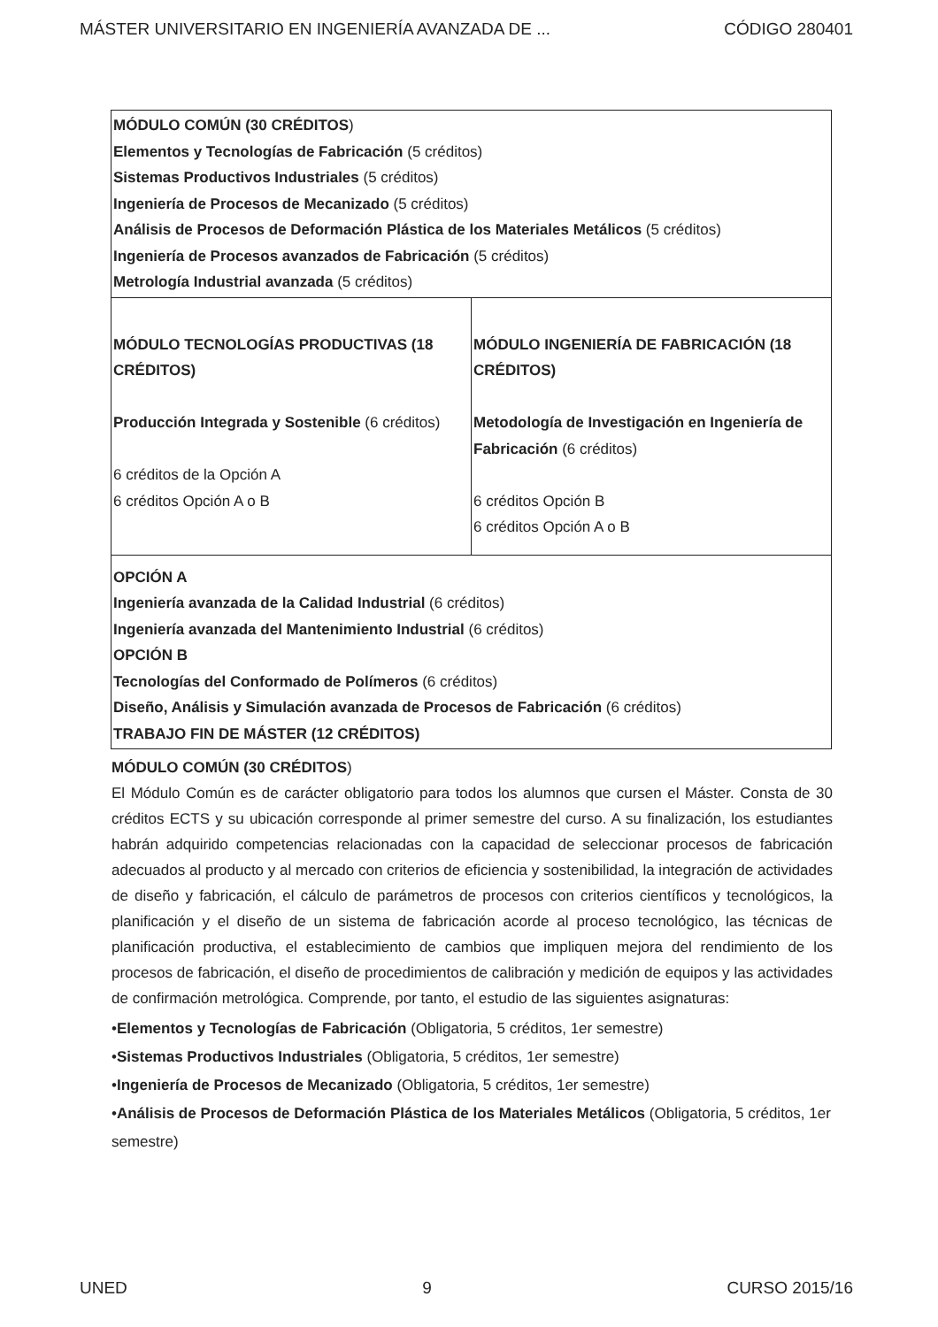MÁSTER UNIVERSITARIO EN INGENIERÍA AVANZADA DE ... CÓDIGO 280401
| MÓDULO COMÚN (30 CRÉDITOS ) Elementos y Tecnologías de Fabricación (5 créditos) Sistemas Productivos Industriales (5 créditos) Ingeniería de Procesos de Mecanizado (5 créditos) Análisis de Procesos de Deformación Plástica de los Materiales Metálicos (5 créditos) Ingeniería de Procesos avanzados de Fabricación (5 créditos) Metrología Industrial avanzada (5 créditos) | |
| MÓDULO TECNOLOGÍAS PRODUCTIVAS (18 CRÉDITOS) Producción Integrada y Sostenible (6 créditos) 6 créditos de la Opción A 6 créditos Opción A o B | MÓDULO INGENIERÍA DE FABRICACIÓN (18 CRÉDITOS) Metodología de Investigación en Ingeniería de Fabricación (6 créditos) 6 créditos Opción B 6 créditos Opción A o B |
| OPCIÓN A Ingeniería avanzada de la Calidad Industrial (6 créditos) Ingeniería avanzada del Mantenimiento Industrial (6 créditos) OPCIÓN B Tecnologías del Conformado de Polímeros (6 créditos) Diseño, Análisis y Simulación avanzada de Procesos de Fabricación (6 créditos) TRABAJO FIN DE MÁSTER (12 CRÉDITOS) | |
MÓDULO COMÚN (30 CRÉDITOS)
El Módulo Común es de carácter obligatorio para todos los alumnos que cursen el Máster. Consta de 30 créditos ECTS y su ubicación corresponde al primer semestre del curso. A su finalización, los estudiantes habrán adquirido competencias relacionadas con la capacidad de seleccionar procesos de fabricación adecuados al producto y al mercado con criterios de eficiencia y sostenibilidad, la integración de actividades de diseño y fabricación, el cálculo de parámetros de procesos con criterios científicos y tecnológicos, la planificación y el diseño de un sistema de fabricación acorde al proceso tecnológico, las técnicas de planificación productiva, el establecimiento de cambios que impliquen mejora del rendimiento de los procesos de fabricación, el diseño de procedimientos de calibración y medición de equipos y las actividades de confirmación metrológica. Comprende, por tanto, el estudio de las siguientes asignaturas:
•Elementos y Tecnologías de Fabricación (Obligatoria, 5 créditos, 1er semestre)
•Sistemas Productivos Industriales (Obligatoria, 5 créditos, 1er semestre)
•Ingeniería de Procesos de Mecanizado (Obligatoria, 5 créditos, 1er semestre)
•Análisis de Procesos de Deformación Plástica de los Materiales Metálicos (Obligatoria, 5 créditos, 1er semestre)
UNED 9 CURSO 2015/16